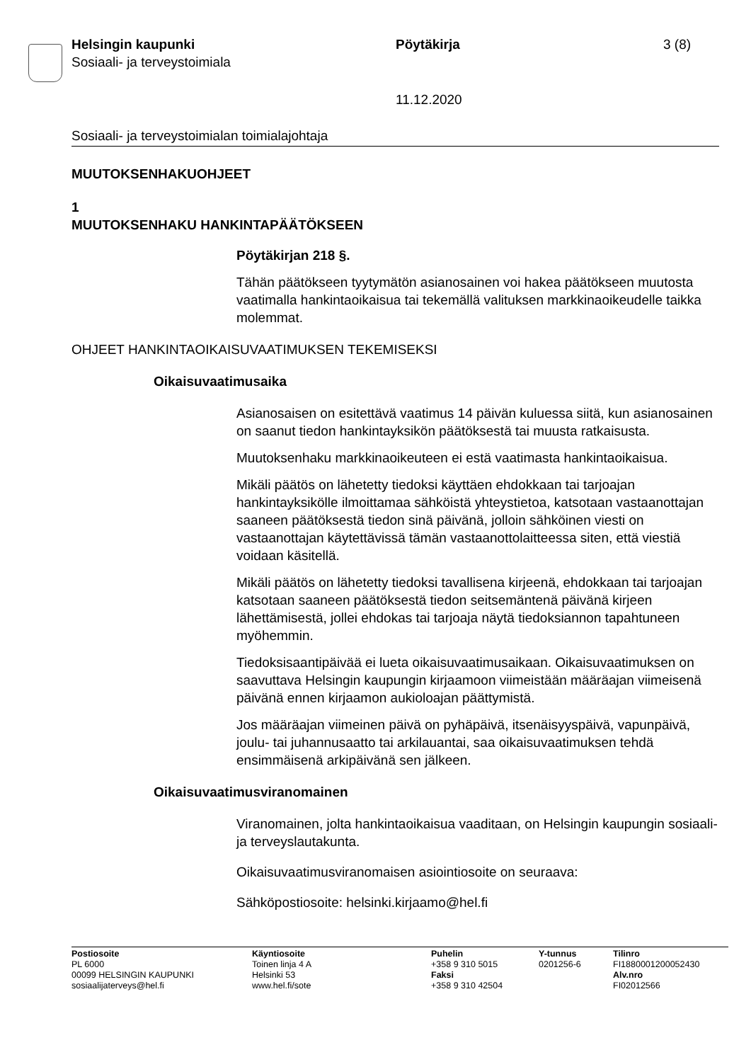Helsingin kaupunki
Sosiaali- ja terveystoimiala
Pöytäkirja 3 (8)
11.12.2020
Sosiaali- ja terveystoimialan toimialajohtaja
MUUTOKSENHAKUOHJEET
1
MUUTOKSENHAKU HANKINTAPÄÄTÖKSEEN
Pöytäkirjan 218 §.
Tähän päätökseen tyytymätön asianosainen voi hakea päätökseen muutosta vaatimalla hankintaoikaisua tai tekemällä valituksen markkinaoikeudelle taikka molemmat.
OHJEET HANKINTAOIKAISUVAATIMUKSEN TEKEMISEKSI
Oikaisuvaatimusaika
Asianosaisen on esitettävä vaatimus 14 päivän kuluessa siitä, kun asianosainen on saanut tiedon hankintayksikön päätöksestä tai muusta ratkaisusta.
Muutoksenhaku markkinaoikeuteen ei estä vaatimasta hankintaoikaisua.
Mikäli päätös on lähetetty tiedoksi käyttäen ehdokkaan tai tarjoajan hankintayksikölle ilmoittamaa sähköistä yhteystietoa, katsotaan vastaanottajan saaneen päätöksestä tiedon sinä päivänä, jolloin sähköinen viesti on vastaanottajan käytettävissä tämän vastaanottolaitteessa siten, että viestiä voidaan käsitellä.
Mikäli päätös on lähetetty tiedoksi tavallisena kirjeenä, ehdokkaan tai tarjoajan katsotaan saaneen päätöksestä tiedon seitsemäntenä päivänä kirjeen lähettämisestä, jollei ehdokas tai tarjoaja näytä tiedoksiannon tapahtuneen myöhemmin.
Tiedoksisaantipäivää ei lueta oikaisuvaatimusaikaan. Oikaisuvaatimuksen on saavuttava Helsingin kaupungin kirjaamoon viimeistään määräajan viimeisenä päivänä ennen kirjaamon aukioloajan päättymistä.
Jos määräajan viimeinen päivä on pyhäpäivä, itsenäisyyspäivä, vapunpäivä, joulu- tai juhannusaatto tai arkilauantai, saa oikaisuvaatimuksen tehdä ensimmäisenä arkipäivänä sen jälkeen.
Oikaisuvaatimusviranomainen
Viranomainen, jolta hankintaoikaisua vaaditaan, on Helsingin kaupungin sosiaali- ja terveyslautakunta.
Oikaisuvaatimusviranomaisen asiointiosoite on seuraava:
Sähköpostiosoite: helsinki.kirjaamo@hel.fi
Postiosoite
PL 6000
00099 HELSINGIN KAUPUNKI
sosiaalijaterveys@hel.fi
Käyntiosoite
Toinen linja 4 A
Helsinki 53
www.hel.fi/sote
Puhelin
+358 9 310 5015
Faksi
+358 9 310 42504
Y-tunnus
0201256-6
Tilinro
FI1880001200052430
Alv.nro
FI02012566